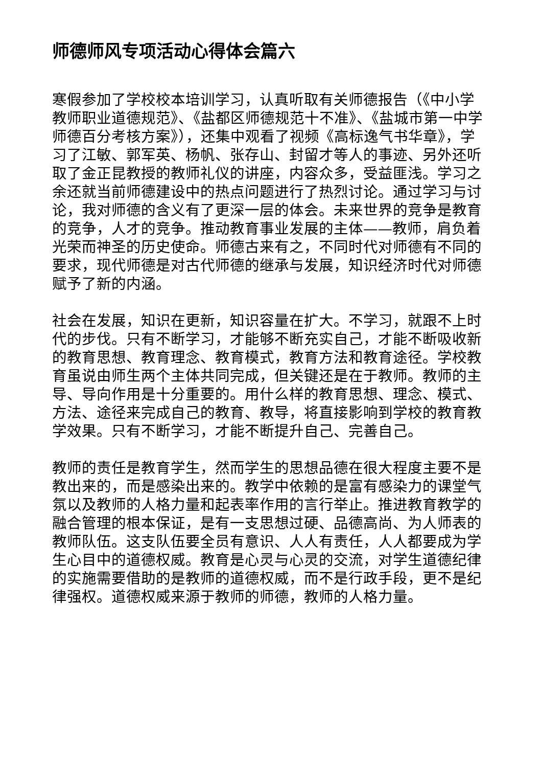师德师风专项活动心得体会篇六
寒假参加了学校校本培训学习，认真听取有关师德报告（《中小学教师职业道德规范》、《盐都区师德规范十不准》、《盐城市第一中学师德百分考核方案》），还集中观看了视频《高标逸气书华章》，学习了江敏、郭军英、杨帆、张存山、封留才等人的事迹、另外还听取了金正昆教授的教师礼仪的讲座，内容众多，受益匪浅。学习之余还就当前师德建设中的热点问题进行了热烈讨论。通过学习与讨论，我对师德的含义有了更深一层的体会。未来世界的竞争是教育的竞争，人才的竞争。推动教育事业发展的主体——教师，肩负着光荣而神圣的历史使命。师德古来有之，不同时代对师德有不同的要求，现代师德是对古代师德的继承与发展，知识经济时代对师德赋予了新的内涵。
社会在发展，知识在更新，知识容量在扩大。不学习，就跟不上时代的步伐。只有不断学习，才能够不断充实自己，才能不断吸收新的教育思想、教育理念、教育模式，教育方法和教育途径。学校教育虽说由师生两个主体共同完成，但关键还是在于教师。教师的主导、导向作用是十分重要的。用什么样的教育思想、理念、模式、方法、途径来完成自己的教育、教导，将直接影响到学校的教育教学效果。只有不断学习，才能不断提升自己、完善自己。
教师的责任是教育学生，然而学生的思想品德在很大程度主要不是教出来的，而是感染出来的。教学中依赖的是富有感染力的课堂气氛以及教师的人格力量和起表率作用的言行举止。推进教育教学的融合管理的根本保证，是有一支思想过硬、品德高尚、为人师表的教师队伍。这支队伍要全员有意识、人人有责任，人人都要成为学生心目中的道德权威。教育是心灵与心灵的交流，对学生道德纪律的实施需要借助的是教师的道德权威，而不是行政手段，更不是纪律强权。道德权威来源于教师的师德，教师的人格力量。